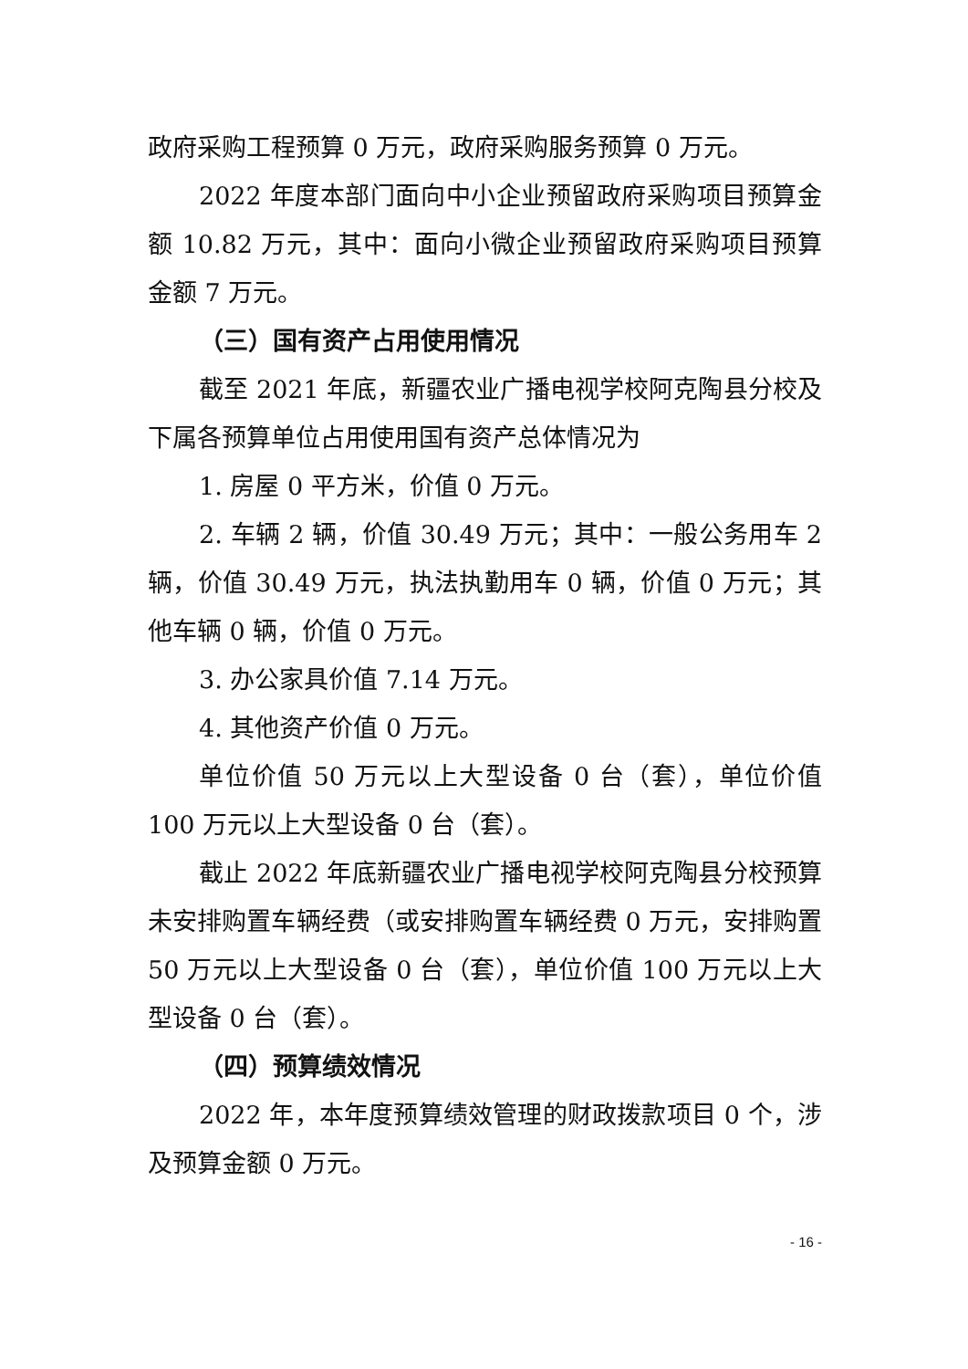政府采购工程预算 0 万元，政府采购服务预算 0 万元。
2022 年度本部门面向中小企业预留政府采购项目预算金额 10.82 万元，其中：面向小微企业预留政府采购项目预算金额 7 万元。
（三）国有资产占用使用情况
截至 2021 年底，新疆农业广播电视学校阿克陶县分校及下属各预算单位占用使用国有资产总体情况为
1. 房屋 0 平方米，价值 0 万元。
2. 车辆 2 辆，价值 30.49 万元；其中：一般公务用车 2 辆，价值 30.49 万元，执法执勤用车 0 辆，价值 0 万元；其他车辆 0 辆，价值 0 万元。
3. 办公家具价值 7.14 万元。
4. 其他资产价值 0 万元。
单位价值 50 万元以上大型设备 0 台（套），单位价值 100 万元以上大型设备 0 台（套）。
截止 2022 年底新疆农业广播电视学校阿克陶县分校预算未安排购置车辆经费（或安排购置车辆经费 0 万元，安排购置 50 万元以上大型设备 0 台（套），单位价值 100 万元以上大型设备 0 台（套）。
（四）预算绩效情况
2022 年，本年度预算绩效管理的财政拨款项目 0 个，涉及预算金额 0 万元。
- 16 -